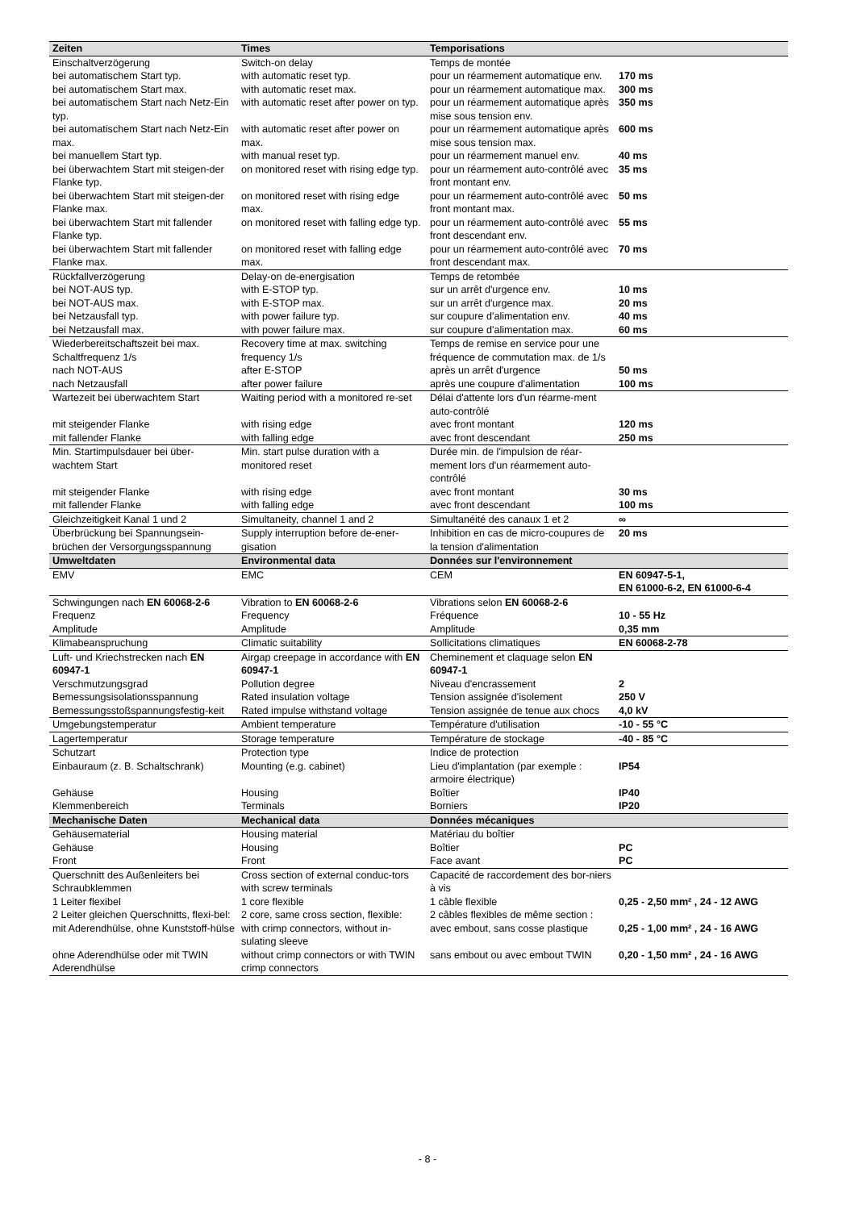| Zeiten | Times | Temporisations | |
| --- | --- | --- | --- |
| Einschaltverzögerung | Switch-on delay | Temps de montée | |
| bei automatischem Start typ. | with automatic reset typ. | pour un réarmement automatique env. | 170 ms |
| bei automatischem Start max. | with automatic reset max. | pour un réarmement automatique max. | 300 ms |
| bei automatischem Start nach Netz-Ein typ. | with automatic reset after power on typ. | pour un réarmement automatique après mise sous tension env. | 350 ms |
| bei automatischem Start nach Netz-Ein max. | with automatic reset after power on max. | pour un réarmement automatique après mise sous tension max. | 600 ms |
| bei manuellem Start typ. | with manual reset typ. | pour un réarmement manuel env. | 40 ms |
| bei überwachtem Start mit steigen-der Flanke typ. | on monitored reset with rising edge typ. | pour un réarmement auto-contrôlé avec front montant env. | 35 ms |
| bei überwachtem Start mit steigen-der Flanke max. | on monitored reset with rising edge max. | pour un réarmement auto-contrôlé avec front montant max. | 50 ms |
| bei überwachtem Start mit fallender Flanke typ. | on monitored reset with falling edge typ. | pour un réarmement auto-contrôlé avec front descendant env. | 55 ms |
| bei überwachtem Start mit fallender Flanke max. | on monitored reset with falling edge max. | pour un réarmement auto-contrôlé avec front descendant max. | 70 ms |
| Rückfallverzögerung | Delay-on de-energisation | Temps de retombée | |
| bei NOT-AUS typ. | with E-STOP typ. | sur un arrêt d'urgence env. | 10 ms |
| bei NOT-AUS max. | with E-STOP max. | sur un arrêt d'urgence max. | 20 ms |
| bei Netzausfall typ. | with power failure typ. | sur coupure d'alimentation env. | 40 ms |
| bei Netzausfall max. | with power failure max. | sur coupure d'alimentation max. | 60 ms |
| Wiederbereitschaftszeit bei max. Schaltfrequenz 1/s | Recovery time at max. switching frequency 1/s | Temps de remise en service pour une fréquence de commutation max. de 1/s | |
| nach NOT-AUS | after E-STOP | après un arrêt d'urgence | 50 ms |
| nach Netzausfall | after power failure | après une coupure d'alimentation | 100 ms |
| Wartezeit bei überwachtem Start | Waiting period with a monitored re-set | Délai d'attente lors d'un réarme-ment auto-contrôlé | |
| mit steigender Flanke | with rising edge | avec front montant | 120 ms |
| mit fallender Flanke | with falling edge | avec front descendant | 250 ms |
| Min. Startimpulsdauer bei über-wachtem Start | Min. start pulse duration with a monitored reset | Durée min. de l'impulsion de réar-mement lors d'un réarmement auto-contrôlé | |
| mit steigender Flanke | with rising edge | avec front montant | 30 ms |
| mit fallender Flanke | with falling edge | avec front descendant | 100 ms |
| Gleichzeitigkeit Kanal 1 und 2 | Simultaneity, channel 1 and 2 | Simultanéité des canaux 1 et 2 | ∞ |
| Überbrückung bei Spannungsein-brüchen der Versorgungsspannung | Supply interruption before de-ener-gisation | Inhibition en cas de micro-coupures de la tension d'alimentation | 20 ms |
| Umweltdaten | Environmental data | Données sur l'environnement | |
| EMV | EMC | CEM | EN 60947-5-1, EN 61000-6-2, EN 61000-6-4 |
| Schwingungen nach EN 60068-2-6 | Vibration to EN 60068-2-6 | Vibrations selon EN 60068-2-6 | |
| Frequenz | Frequency | Fréquence | 10 - 55 Hz |
| Amplitude | Amplitude | Amplitude | 0,35 mm |
| Klimabeanspruchung | Climatic suitability | Sollicitations climatiques | EN 60068-2-78 |
| Luft- und Kriechstrecken nach EN 60947-1 | Airgap creepage in accordance with EN 60947-1 | Cheminement et claquage selon EN 60947-1 | |
| Verschmutzungsgrad | Pollution degree | Niveau d'encrassement | 2 |
| Bemessungsisolationsspannung | Rated insulation voltage | Tension assignée d'isolement | 250 V |
| Bemessungsstoßspannungsfestig-keit | Rated impulse withstand voltage | Tension assignée de tenue aux chocs | 4,0 kV |
| Umgebungstemperatur | Ambient temperature | Température d'utilisation | -10 - 55 °C |
| Lagertemperatur | Storage temperature | Température de stockage | -40 - 85 °C |
| Schutzart | Protection type | Indice de protection | |
| Einbauraum (z. B. Schaltschrank) | Mounting (e.g. cabinet) | Lieu d'implantation (par exemple : armoire électrique) | IP54 |
| Gehäuse | Housing | Boîtier | IP40 |
| Klemmenbereich | Terminals | Borniers | IP20 |
| Mechanische Daten | Mechanical data | Données mécaniques | |
| Gehäusematerial | Housing material | Matériau du boîtier | |
| Gehäuse | Housing | Boîtier | PC |
| Front | Front | Face avant | PC |
| Querschnitt des Außenleiters bei Schraubklemmen | Cross section of external conduc-tors with screw terminals | Capacité de raccordement des bor-niers à vis | |
| 1 Leiter flexibel | 1 core flexible | 1 câble flexible | 0,25 - 2,50 mm² , 24 - 12 AWG |
| 2 Leiter gleichen Querschnitts, flexi-bel: | 2 core, same cross section, flexible: | 2 câbles flexibles de même section : | |
| mit Aderendhülse, ohne Kunststoff-hülse | with crimp connectors, without in-sulating sleeve | avec embout, sans cosse plastique | 0,25 - 1,00 mm² , 24 - 16 AWG |
| ohne Aderendhülse oder mit TWIN Aderendhülse | without crimp connectors or with TWIN crimp connectors | sans embout ou avec embout TWIN | 0,20 - 1,50 mm² , 24 - 16 AWG |
- 8 -